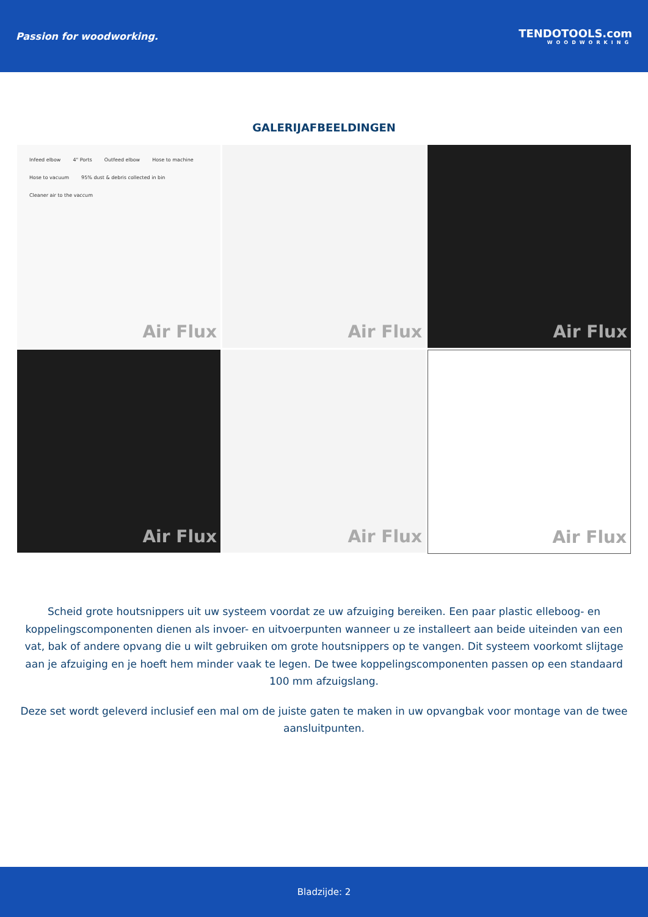Passion for woodworking. TENDOTOOLS.com
WOODWORKING
GALERIJAFBEELDINGEN
Infeed elbow 4" Ports Outfeed elbow Hose to machine Hose to vacuum 95% dust & debris collected in bin Cleaner air to the vaccum
Air Flux
Air Flux
Air Flux
Air Flux
Air Flux
Air Flux
Scheid grote houtsnippers uit uw systeem voordat ze uw afzuiging bereiken. Een paar plastic elleboog- en koppelingscomponenten dienen als invoer- en uitvoerpunten wanneer u ze installeert aan beide uiteinden van een vat, bak of andere opvang die u wilt gebruiken om grote houtsnippers op te vangen. Dit systeem voorkomt slijtage aan je afzuiging en je hoeft hem minder vaak te legen. De twee koppelingscomponenten passen op een standaard 100 mm afzuigslang.
Deze set wordt geleverd inclusief een mal om de juiste gaten te maken in uw opvangbak voor montage van de twee aansluitpunten.
Bladzijde: 2